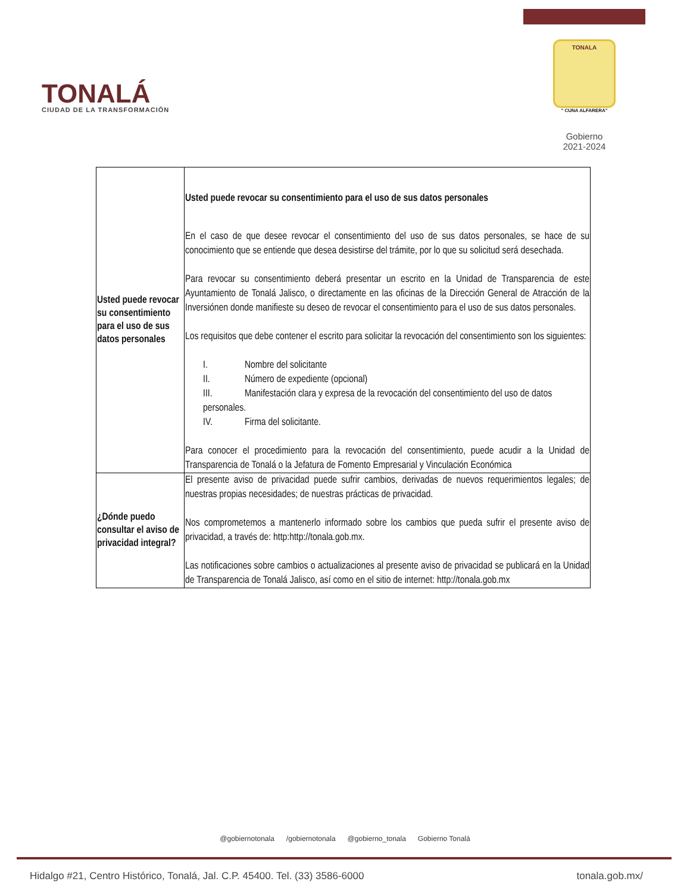TONALÁ
CIUDAD DE LA TRANSFORMACIÓN
TONALA
" CUNA ALFARERA"
Gobierno
2021-2024
| Usted puede revocar su consentimiento para el uso de sus datos personales | Usted puede revocar su consentimiento para el uso de sus datos personales En el caso de que desee revocar el consentimiento del uso de sus datos personales, se hace de su conocimiento que se entiende que desea desistirse del trámite, por lo que su solicitud será desechada. Para revocar su consentimiento deberá presentar un escrito en la Unidad de Transparencia de este Ayuntamiento de Tonalá Jalisco, o directamente en las oficinas de la Dirección General de Atracción de la Inversiónen donde manifieste su deseo de revocar el consentimiento para el uso de sus datos personales. Los requisitos que debe contener el escrito para solicitar la revocación del consentimiento son los siguientes: I. Nombre del solicitante II. Número de expediente (opcional) III. Manifestación clara y expresa de la revocación del consentimiento del uso de datos personales. IV. Firma del solicitante. Para conocer el procedimiento para la revocación del consentimiento, puede acudir a la Unidad de Transparencia de Tonalá o la Jefatura de Fomento Empresarial y Vinculación Económica |
| ¿Dónde puedo consultar el aviso de privacidad integral? | El presente aviso de privacidad puede sufrir cambios, derivadas de nuevos requerimientos legales; de nuestras propias necesidades; de nuestras prácticas de privacidad. Nos comprometemos a mantenerlo informado sobre los cambios que pueda sufrir el presente aviso de privacidad, a través de: http:http://tonala.gob.mx. Las notificaciones sobre cambios o actualizaciones al presente aviso de privacidad se publicará en la Unidad de Transparencia de Tonalá Jalisco, así como en el sitio de internet: http://tonala.gob.mx |
@gobiernotonala /gobiernotonala @gobierno_tonala Gobierno Tonalá
Hidalgo #21, Centro Histórico, Tonalá, Jal. C.P. 45400. Tel. (33) 3586-6000 tonala.gob.mx/